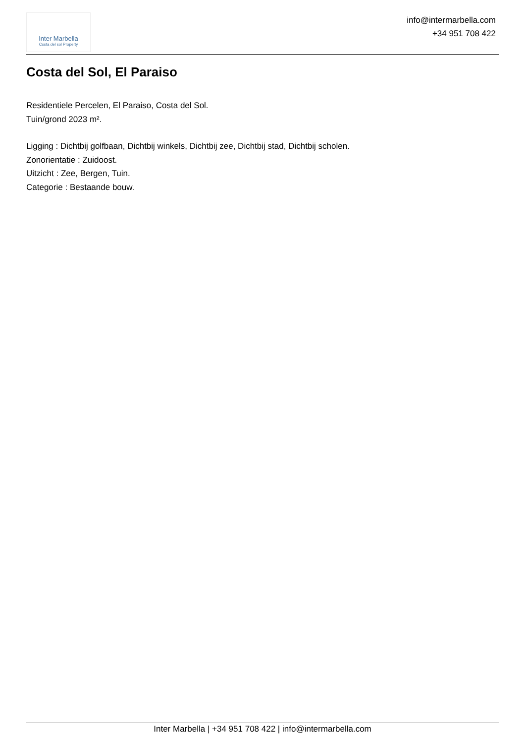Inter Marbella
Costa del sol Property
info@intermarbella.com
+34 951 708 422
Costa del Sol, El Paraiso
Residentiele Percelen, El Paraiso, Costa del Sol.
Tuin/grond 2023 m².
Ligging : Dichtbij golfbaan, Dichtbij winkels, Dichtbij zee, Dichtbij stad, Dichtbij scholen.
Zonorientatie : Zuidoost.
Uitzicht : Zee, Bergen, Tuin.
Categorie : Bestaande bouw.
Inter Marbella | +34 951 708 422 | info@intermarbella.com